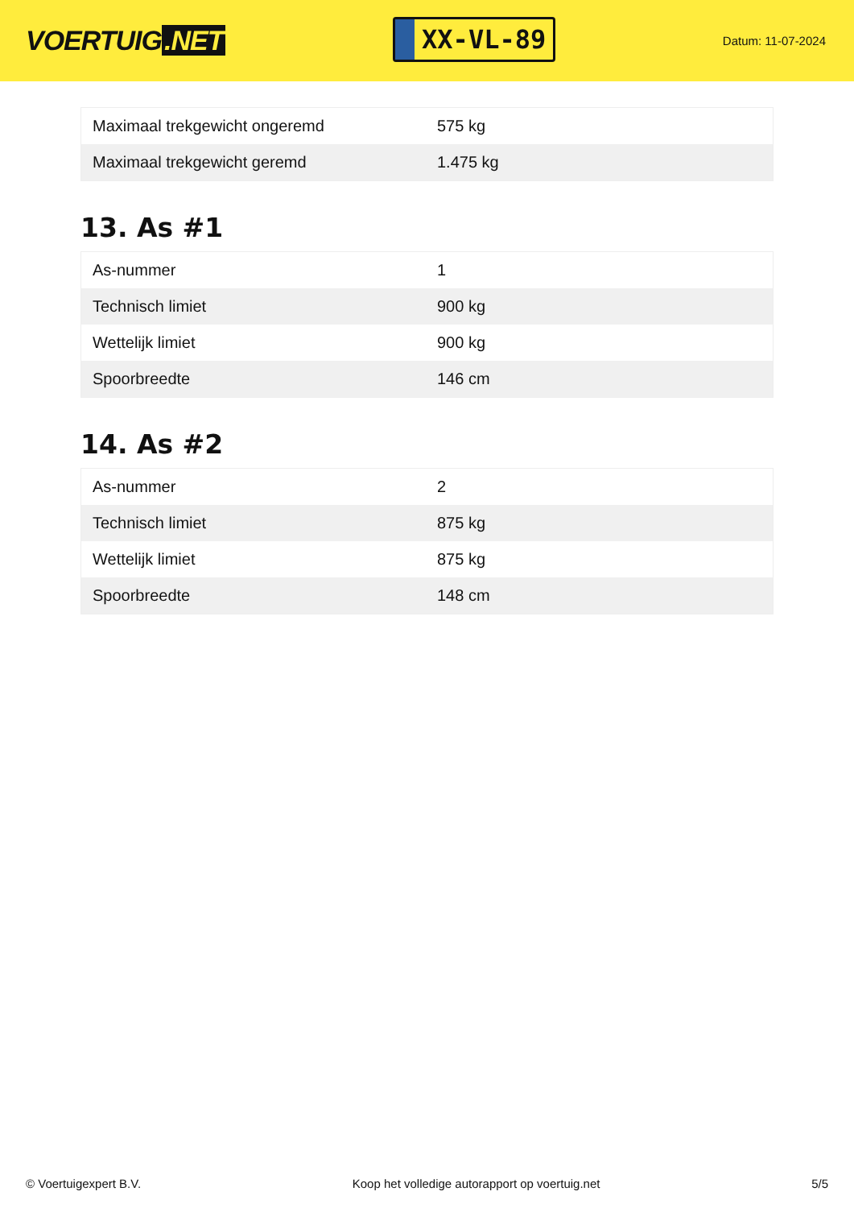VOERTUIG.NET
XX-VL-89
Datum: 11-07-2024
| Maximaal trekgewicht ongeremd | 575 kg |
| Maximaal trekgewicht geremd | 1.475 kg |
13. As #1
| As-nummer | 1 |
| Technisch limiet | 900 kg |
| Wettelijk limiet | 900 kg |
| Spoorbreedte | 146 cm |
14. As #2
| As-nummer | 2 |
| Technisch limiet | 875 kg |
| Wettelijk limiet | 875 kg |
| Spoorbreedte | 148 cm |
© Voertuigexpert B.V. Koop het volledige autorapport op voertuig.net 5/5